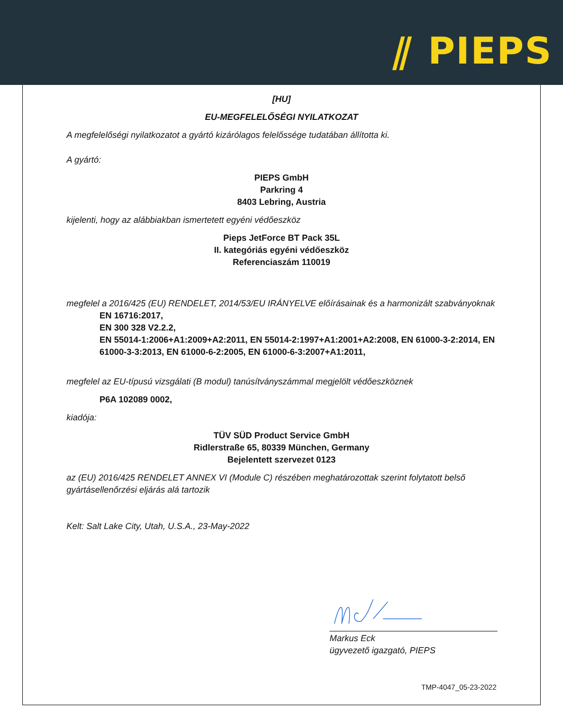⫽ PIEPS
[HU]
EU-MEGFELELŐSÉGI NYILATKOZAT
A megfelelőségi nyilatkozatot a gyártó kizárólagos felelőssége tudatában állította ki.
A gyártó:
PIEPS GmbH
Parkring 4
8403 Lebring, Austria
kijelenti, hogy az alábbiakban ismertetett egyéni védőeszköz
Pieps JetForce BT Pack 35L
II. kategóriás egyéni védőeszköz
Referenciaszám 110019
megfelel a 2016/425 (EU) RENDELET, 2014/53/EU IRÁNYELVE előírásainak és a harmonizált szabványoknak
EN 16716:2017,
EN 300 328 V2.2.2,
EN 55014-1:2006+A1:2009+A2:2011, EN 55014-2:1997+A1:2001+A2:2008, EN 61000-3-2:2014, EN 61000-3-3:2013, EN 61000-6-2:2005, EN 61000-6-3:2007+A1:2011,
megfelel az EU-típusú vizsgálati (B modul) tanúsítványszámmal megjelölt védőeszköznek
P6A 102089 0002,
kiadója:
TÜV SÜD Product Service GmbH
Ridlerstraße 65, 80339 München, Germany
Bejelentett szervezet 0123
az (EU) 2016/425 RENDELET ANNEX VI (Module C) részében meghatározottak szerint folytatott belső gyártásellenőrzési eljárás alá tartozik
Kelt: Salt Lake City, Utah, U.S.A., 23-May-2022
Markus Eck
ügyvezető igazgató, PIEPS
TMP-4047_05-23-2022